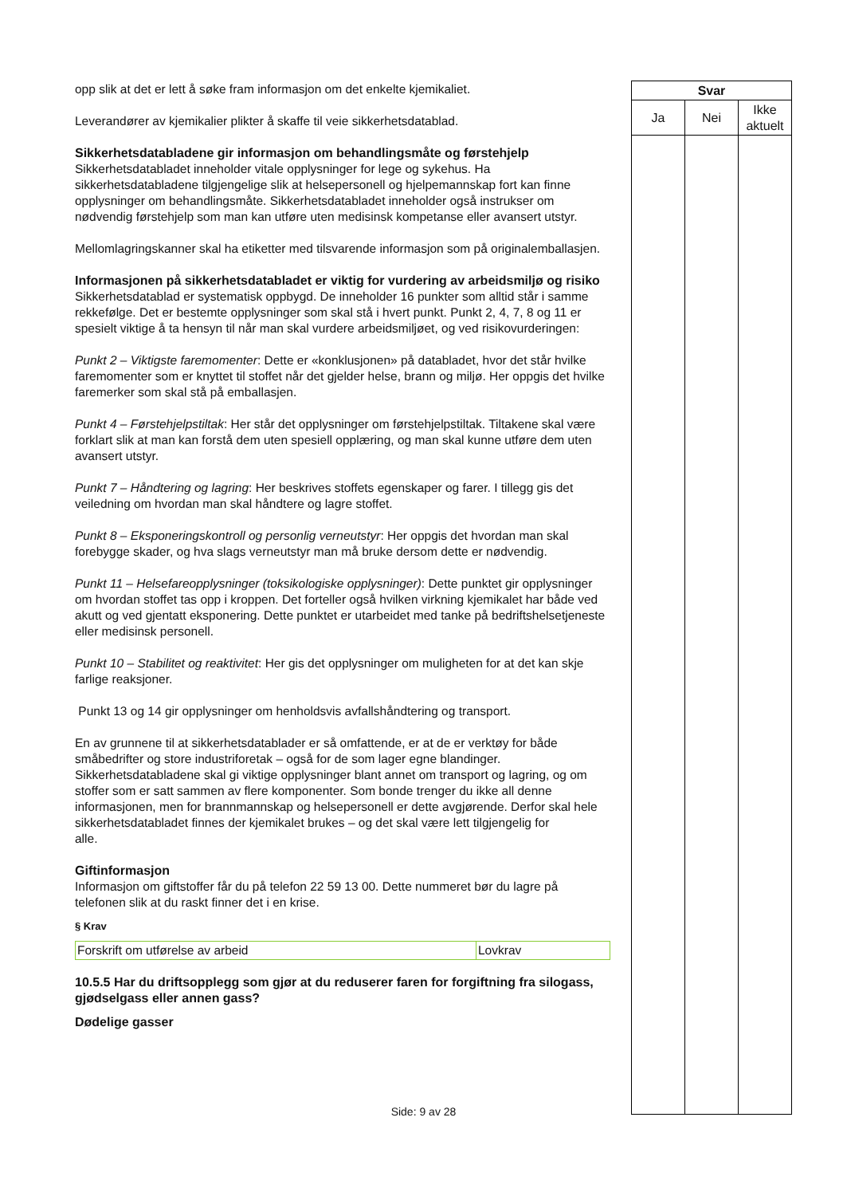| | Svar | |
| Ja | Nei | Ikke aktuelt |
opp slik at det er lett å søke fram informasjon om det enkelte kjemikaliet.
Leverandører av kjemikalier plikter å skaffe til veie sikkerhetsdatablad.
Sikkerhetsdatabladene gir informasjon om behandlingsmåte og førstehjelp
Sikkerhetsdatabladet inneholder vitale opplysninger for lege og sykehus. Ha sikkerhetsdatabladene tilgjengelige slik at helsepersonell og hjelpemannskap fort kan finne opplysninger om behandlingsmåte. Sikkerhetsdatabladet inneholder også instrukser om nødvendig førstehjelp som man kan utføre uten medisinsk kompetanse eller avansert utstyr.
Mellomlagringskanner skal ha etiketter med tilsvarende informasjon som på originalemballasjen.
Informasjonen på sikkerhetsdatabladet er viktig for vurdering av arbeidsmiljø og risiko
Sikkerhetsdatablad er systematisk oppbygd. De inneholder 16 punkter som alltid står i samme rekkefølge. Det er bestemte opplysninger som skal stå i hvert punkt. Punkt 2, 4, 7, 8 og 11 er spesielt viktige å ta hensyn til når man skal vurdere arbeidsmiljøet, og ved risikovurderingen:
Punkt 2 – Viktigste faremomenter: Dette er «konklusjonen» på databladet, hvor det står hvilke faremomenter som er knyttet til stoffet når det gjelder helse, brann og miljø. Her oppgis det hvilke faremerker som skal stå på emballasjen.
Punkt 4 – Førstehjelpstiltak: Her står det opplysninger om førstehjelpstiltak. Tiltakene skal være forklart slik at man kan forstå dem uten spesiell opplæring, og man skal kunne utføre dem uten avansert utstyr.
Punkt 7 – Håndtering og lagring: Her beskrives stoffets egenskaper og farer. I tillegg gis det veiledning om hvordan man skal håndtere og lagre stoffet.
Punkt 8 – Eksponeringskontroll og personlig verneutstyr: Her oppgis det hvordan man skal forebygge skader, og hva slags verneutstyr man må bruke dersom dette er nødvendig.
Punkt 11 – Helsefareopplysninger (toksikologiske opplysninger): Dette punktet gir opplysninger om hvordan stoffet tas opp i kroppen. Det forteller også hvilken virkning kjemikalet har både ved akutt og ved gjentatt eksponering. Dette punktet er utarbeidet med tanke på bedriftshelsetjeneste eller medisinsk personell.
Punkt 10 – Stabilitet og reaktivitet: Her gis det opplysninger om muligheten for at det kan skje farlige reaksjoner.
Punkt 13 og 14 gir opplysninger om henholdsvis avfallshåndtering og transport.
En av grunnene til at sikkerhetsdatablader er så omfattende, er at de er verktøy for både småbedrifter og store industriforetak – også for de som lager egne blandinger. Sikkerhetsdatabladene skal gi viktige opplysninger blant annet om transport og lagring, og om stoffer som er satt sammen av flere komponenter. Som bonde trenger du ikke all denne informasjonen, men for brannmannskap og helsepersonell er dette avgjørende. Derfor skal hele sikkerhetsdatabladet finnes der kjemikalet brukes – og det skal være lett tilgjengelig for
alle.
Giftinformasjon
Informasjon om giftstoffer får du på telefon 22 59 13 00. Dette nummeret bør du lagre på telefonen slik at du raskt finner det i en krise.
§ Krav
| Forskrift om utførelse av arbeid | Lovkrav |
10.5.5 Har du driftsopplegg som gjør at du reduserer faren for forgiftning fra silogass, gjødselgass eller annen gass?
Dødelige gasser
Side: 9 av 28